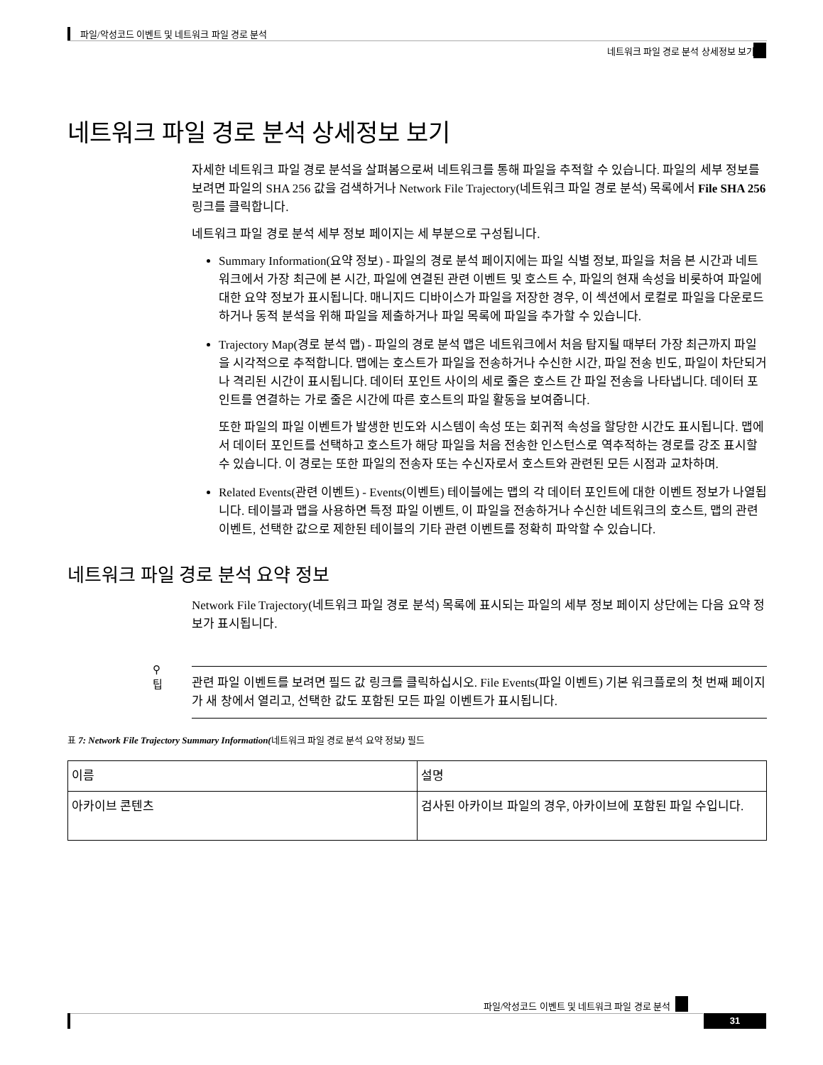파일/악성코드 이벤트 및 네트워크 파일 경로 분석
네트워크 파일 경로 분석 상세정보 보기
네트워크 파일 경로 분석 상세정보 보기
자세한 네트워크 파일 경로 분석을 살펴봄으로써 네트워크를 통해 파일을 추적할 수 있습니다. 파일의 세부 정보를 보려면 파일의 SHA 256 값을 검색하거나 Network File Trajectory(네트워크 파일 경로 분석) 목록에서 File SHA 256 링크를 클릭합니다.
네트워크 파일 경로 분석 세부 정보 페이지는 세 부분으로 구성됩니다.
Summary Information(요약 정보) - 파일의 경로 분석 페이지에는 파일 식별 정보, 파일을 처음 본 시간과 네트워크에서 가장 최근에 본 시간, 파일에 연결된 관련 이벤트 및 호스트 수, 파일의 현재 속성을 비롯하여 파일에 대한 요약 정보가 표시됩니다. 매니지드 디바이스가 파일을 저장한 경우, 이 섹션에서 로컬로 파일을 다운로드하거나 동적 분석을 위해 파일을 제출하거나 파일 목록에 파일을 추가할 수 있습니다.
Trajectory Map(경로 분석 맵) - 파일의 경로 분석 맵은 네트워크에서 처음 탐지될 때부터 가장 최근까지 파일을 시각적으로 추적합니다. 맵에는 호스트가 파일을 전송하거나 수신한 시간, 파일 전송 빈도, 파일이 차단되거나 격리된 시간이 표시됩니다. 데이터 포인트 사이의 세로 줄은 호스트 간 파일 전송을 나타냅니다. 데이터 포인트를 연결하는 가로 줄은 시간에 따른 호스트의 파일 활동을 보여줍니다.
또한 파일의 파일 이벤트가 발생한 빈도와 시스템이 속성 또는 회귀적 속성을 할당한 시간도 표시됩니다. 맵에서 데이터 포인트를 선택하고 호스트가 해당 파일을 처음 전송한 인스턴스로 역추적하는 경로를 강조 표시할 수 있습니다. 이 경로는 또한 파일의 전송자 또는 수신자로서 호스트와 관련된 모든 시점과 교차하며.
Related Events(관련 이벤트) - Events(이벤트) 테이블에는 맵의 각 데이터 포인트에 대한 이벤트 정보가 나열됩니다. 테이블과 맵을 사용하면 특정 파일 이벤트, 이 파일을 전송하거나 수신한 네트워크의 호스트, 맵의 관련 이벤트, 선택한 값으로 제한된 테이블의 기타 관련 이벤트를 정확히 파악할 수 있습니다.
네트워크 파일 경로 분석 요약 정보
Network File Trajectory(네트워크 파일 경로 분석) 목록에 표시되는 파일의 세부 정보 페이지 상단에는 다음 요약 정보가 표시됩니다.
⚲
팁
관련 파일 이벤트를 보려면 필드 값 링크를 클릭하십시오. File Events(파일 이벤트) 기본 워크플로의 첫 번째 페이지가 새 창에서 열리고, 선택한 값도 포함된 모든 파일 이벤트가 표시됩니다.
표 7: Network File Trajectory Summary Information(네트워크 파일 경로 분석 요약 정보) 필드
| 이름 | 설명 |
| --- | --- |
| 아카이브 콘텐츠 | 검사된 아카이브 파일의 경우, 아카이브에 포함된 파일 수입니다. |
파일/악성코드 이벤트 및 네트워크 파일 경로 분석
31